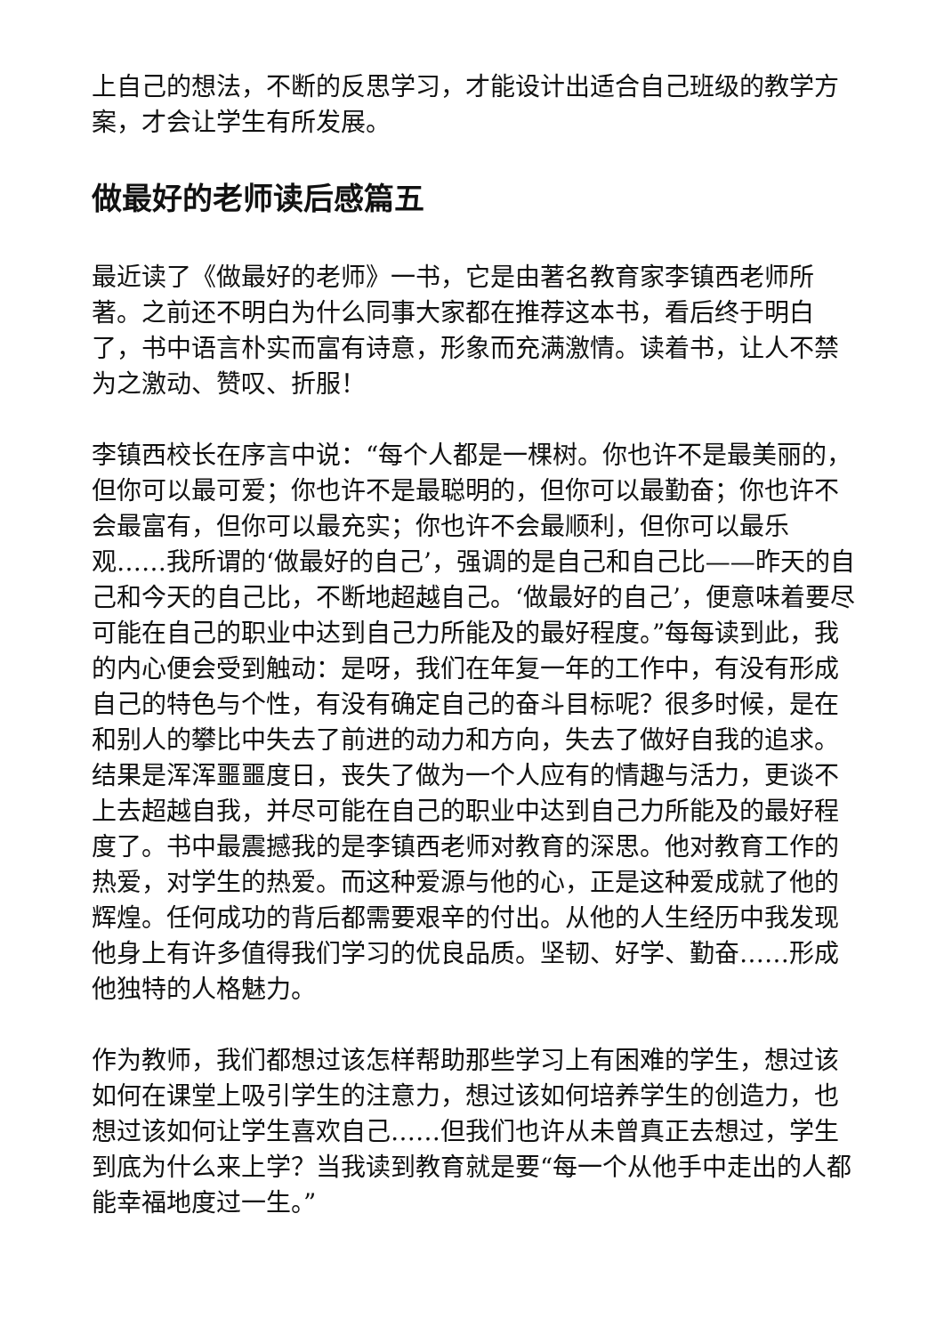上自己的想法，不断的反思学习，才能设计出适合自己班级的教学方案，才会让学生有所发展。
做最好的老师读后感篇五
最近读了《做最好的老师》一书，它是由著名教育家李镇西老师所著。之前还不明白为什么同事大家都在推荐这本书，看后终于明白了，书中语言朴实而富有诗意，形象而充满激情。读着书，让人不禁为之激动、赞叹、折服！
李镇西校长在序言中说：“每个人都是一棵树。你也许不是最美丽的，但你可以最可爱；你也许不是最聪明的，但你可以最勤奋；你也许不会最富有，但你可以最充实；你也许不会最顺利，但你可以最乐观……我所谓的‘做最好的自己’，强调的是自己和自己比——昨天的自己和今天的自己比，不断地超越自己。‘做最好的自己’，便意味着要尽可能在自己的职业中达到自己力所能及的最好程度。”每每读到此，我的内心便会受到触动：是呀，我们在年复一年的工作中，有没有形成自己的特色与个性，有没有确定自己的奋斗目标呢？很多时候，是在和别人的攀比中失去了前进的动力和方向，失去了做好自我的追求。结果是浑浑噩噩度日，丧失了做为一个人应有的情趣与活力，更谈不上去超越自我，并尽可能在自己的职业中达到自己力所能及的最好程度了。书中最震撼我的是李镇西老师对教育的深思。他对教育工作的热爱，对学生的热爱。而这种爱源与他的心，正是这种爱成就了他的辉煌。任何成功的背后都需要艰辛的付出。从他的人生经历中我发现他身上有许多值得我们学习的优良品质。坚韧、好学、勤奋……形成他独特的人格魅力。
作为教师，我们都想过该怎样帮助那些学习上有困难的学生，想过该如何在课堂上吸引学生的注意力，想过该如何培养学生的创造力，也想过该如何让学生喜欢自己……但我们也许从未曾真正去想过，学生到底为什么来上学？当我读到教育就是要“每一个从他手中走出的人都能幸福地度过一生。”